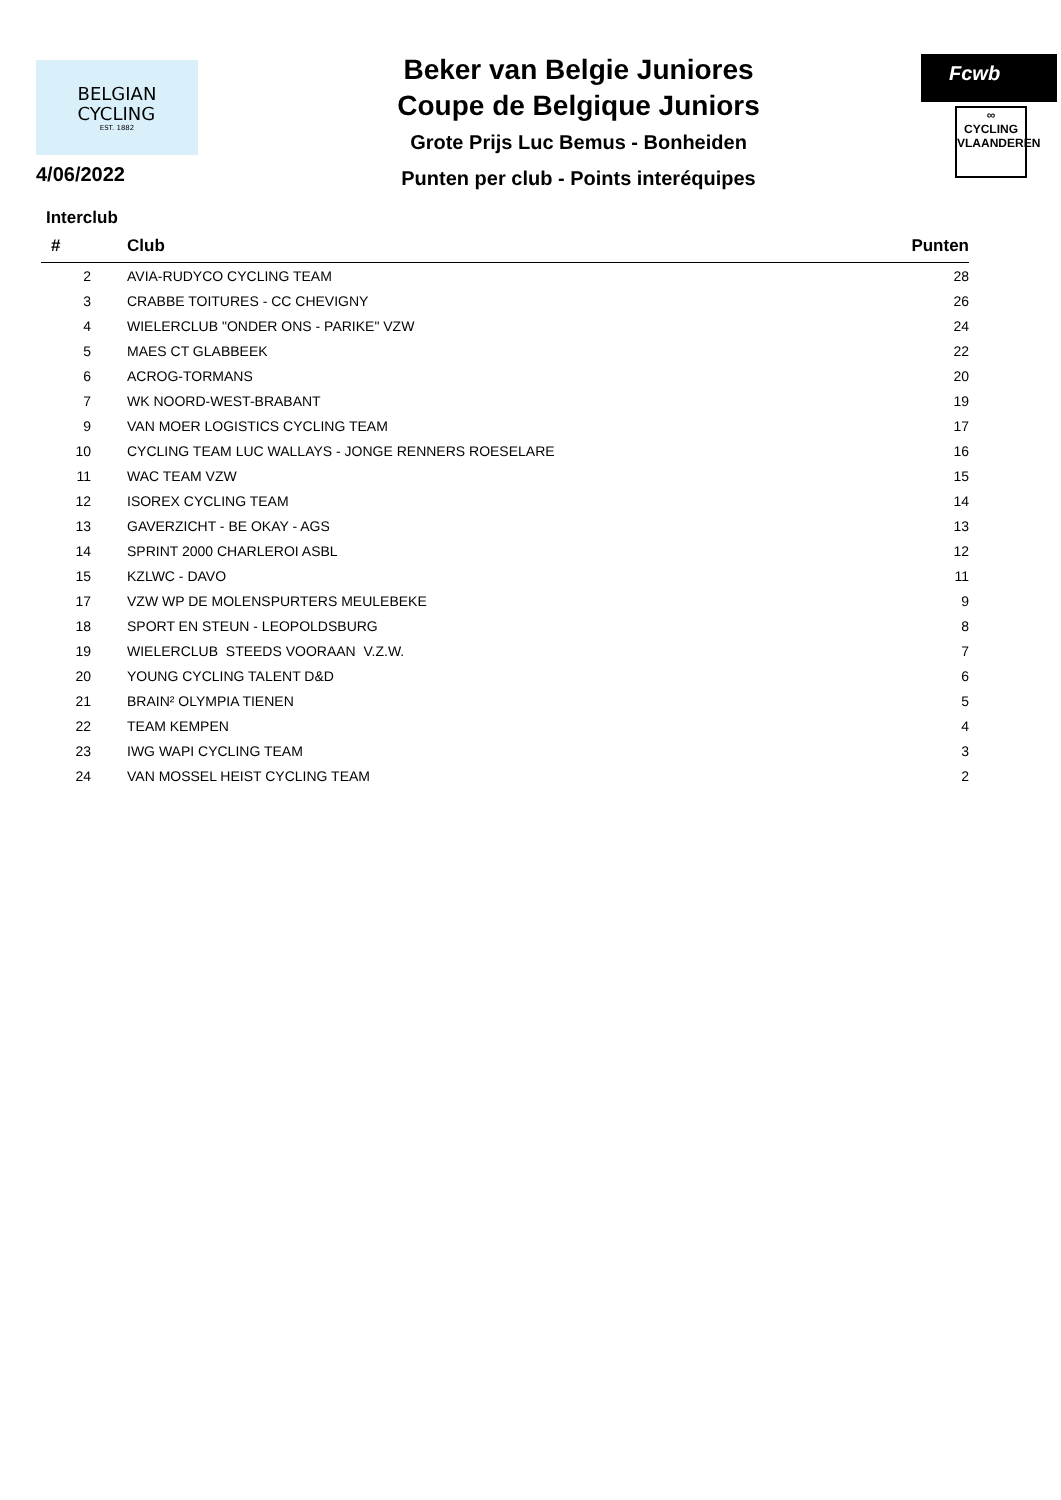BELGIAN
CYCLING
EST. 1882
4/06/2022
Beker van Belgie Juniores
Coupe de Belgique Juniors
Grote Prijs Luc Bemus - Bonheiden
Punten per club - Points interéquipes
Fcwb
∞
CYCLING
VLAANDEREN
Interclub
| # | Club | Punten | |
| --- | --- | --- | --- |
| 2 | AVIA-RUDYCO CYCLING TEAM | 28 | |
| 3 | CRABBE TOITURES - CC CHEVIGNY | 26 | |
| 4 | WIELERCLUB "ONDER ONS - PARIKE" VZW | 24 | |
| 5 | MAES CT GLABBEEK | 22 | |
| 6 | ACROG-TORMANS | 20 | |
| 7 | WK NOORD-WEST-BRABANT | 19 | |
| 9 | VAN MOER LOGISTICS CYCLING TEAM | 17 | |
| 10 | CYCLING TEAM LUC WALLAYS - JONGE RENNERS ROESELARE | 16 | |
| 11 | WAC TEAM VZW | 15 | |
| 12 | ISOREX CYCLING TEAM | 14 | |
| 13 | GAVERZICHT - BE OKAY - AGS | 13 | |
| 14 | SPRINT 2000 CHARLEROI ASBL | 12 | |
| 15 | KZLWC - DAVO | 11 | |
| 17 | VZW WP DE MOLENSPURTERS MEULEBEKE | 9 | |
| 18 | SPORT EN STEUN - LEOPOLDSBURG | 8 | |
| 19 | WIELERCLUB STEEDS VOORAAN V.Z.W. | 7 | |
| 20 | YOUNG CYCLING TALENT D&D | 6 | |
| 21 | BRAIN² OLYMPIA TIENEN | 5 | |
| 22 | TEAM KEMPEN | 4 | |
| 23 | IWG WAPI CYCLING TEAM | 3 | |
| 24 | VAN MOSSEL HEIST CYCLING TEAM | 2 | |